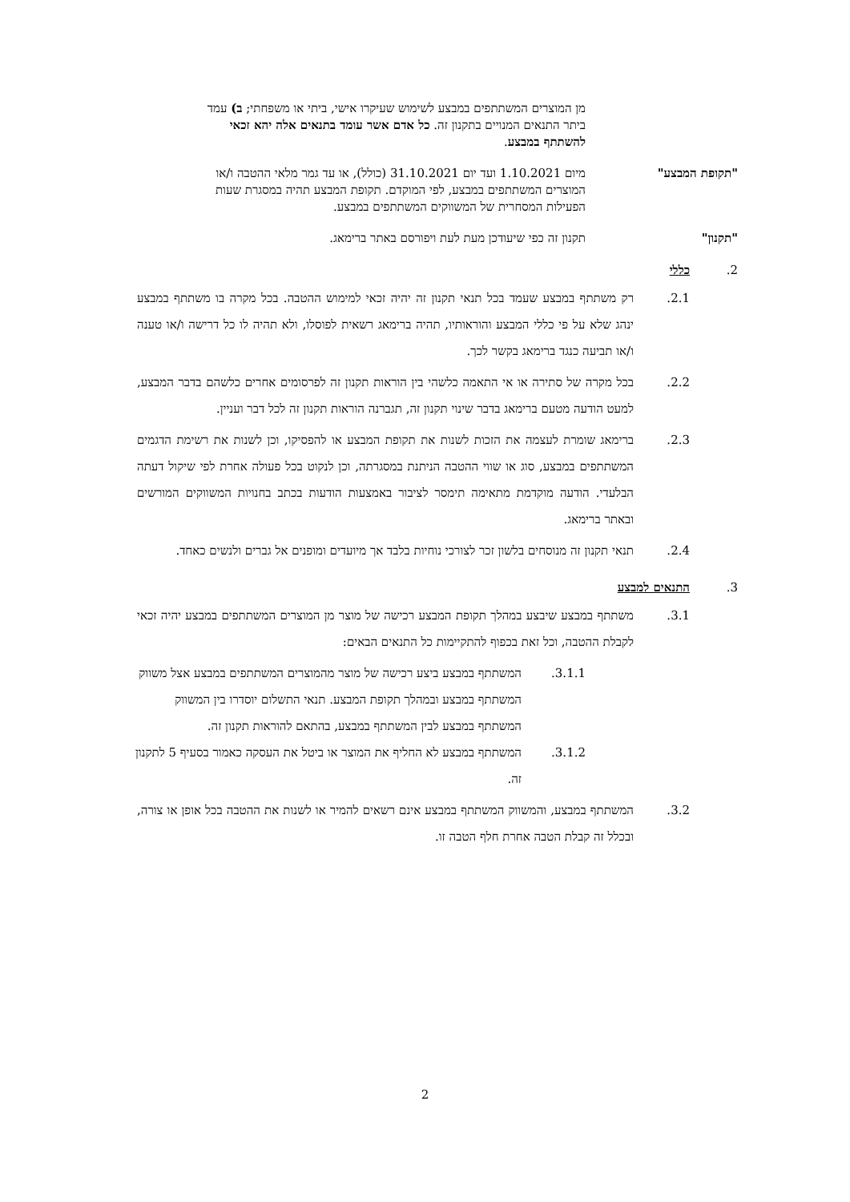מן המוצרים המשתתפים במבצע לשימוש שעיקרו אישי, ביתי או משפחתי; ב) עמד ביתר התנאים המנויים בתקנון זה. כל אדם אשר עומד בתנאים אלה יהא זכאי להשתתף במבצע.
"תקופת המבצע" מיום 1.10.2021 ועד יום 31.10.2021 (כולל), או עד גמר מלאי ההטבה ו/או המוצרים המשתתפים במבצע, לפי המוקדם. תקופת המבצע תהיה במסגרת שעות הפעילות המסחרית של המשווקים המשתתפים במבצע.
"תקנון" תקנון זה כפי שיעודכן מעת לעת ויפורסם באתר ברימאג.
2. כללי
2.1. רק משתתף במבצע שעמד בכל תנאי תקנון זה יהיה זכאי למימוש ההטבה. בכל מקרה בו משתתף במבצע ינהג שלא על פי כללי המבצע והוראותיו, תהיה ברימאג רשאית לפוסלו, ולא תהיה לו כל דרישה ו/או טענה ו/או תביעה כנגד ברימאג בקשר לכך.
2.2. בכל מקרה של סתירה או אי התאמה כלשהי בין הוראות תקנון זה לפרסומים אחרים כלשהם בדבר המבצע, למעט הודעה מטעם ברימאג בדבר שינוי תקנון זה, תגברנה הוראות תקנון זה לכל דבר ועניין.
2.3. ברימאג שומרת לעצמה את הזכות לשנות את תקופת המבצע או להפסיקו, וכן לשנות את רשימת הדגמים המשתתפים במבצע, סוג או שווי ההטבה הניתנת במסגרתה, וכן לנקוט בכל פעולה אחרת לפי שיקול דעתה הבלעדי. הודעה מוקדמת מתאימה תימסר לציבור באמצעות הודעות בכתב בחנויות המשווקים המורשים ובאתר ברימאג.
2.4. תנאי תקנון זה מנוסחים בלשון זכר לצורכי נוחיות בלבד אך מיועדים ומופנים אל גברים ולנשים כאחד.
3. התנאים למבצע
3.1. משתתף במבצע שיבצע במהלך תקופת המבצע רכישה של מוצר מן המוצרים המשתתפים במבצע יהיה זכאי לקבלת ההטבה, וכל זאת בכפוף להתקיימות כל התנאים הבאים:
3.1.1. המשתתף במבצע ביצע רכישה של מוצר מהמוצרים המשתתפים במבצע אצל משווק המשתתף במבצע ובמהלך תקופת המבצע. תנאי התשלום יוסדרו בין המשווק המשתתף במבצע לבין המשתתף במבצע, בהתאם להוראות תקנון זה.
3.1.2. המשתתף במבצע לא החליף את המוצר או ביטל את העסקה כאמור בסעיף 5 לתקנון זה.
3.2. המשתתף במבצע, והמשווק המשתתף במבצע אינם רשאים להמיר או לשנות את ההטבה בכל אופן או צורה, ובכלל זה קבלת הטבה אחרת חלף הטבה זו.
2